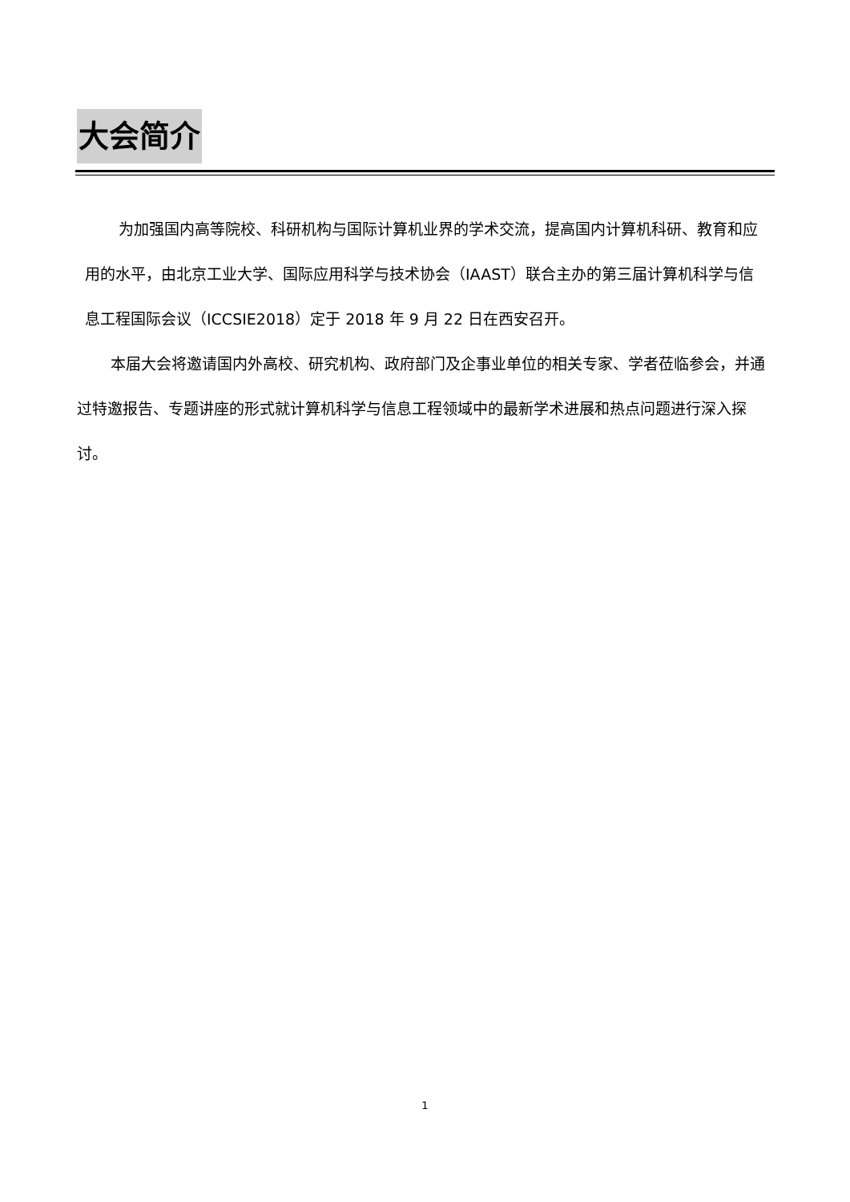大会简介
为加强国内高等院校、科研机构与国际计算机业界的学术交流，提高国内计算机科研、教育和应用的水平，由北京工业大学、国际应用科学与技术协会（IAAST）联合主办的第三届计算机科学与信息工程国际会议（ICCSIE2018）定于 2018 年 9 月 22 日在西安召开。
本届大会将邀请国内外高校、研究机构、政府部门及企事业单位的相关专家、学者莅临参会，并通过特邀报告、专题讲座的形式就计算机科学与信息工程领域中的最新学术进展和热点问题进行深入探讨。
1